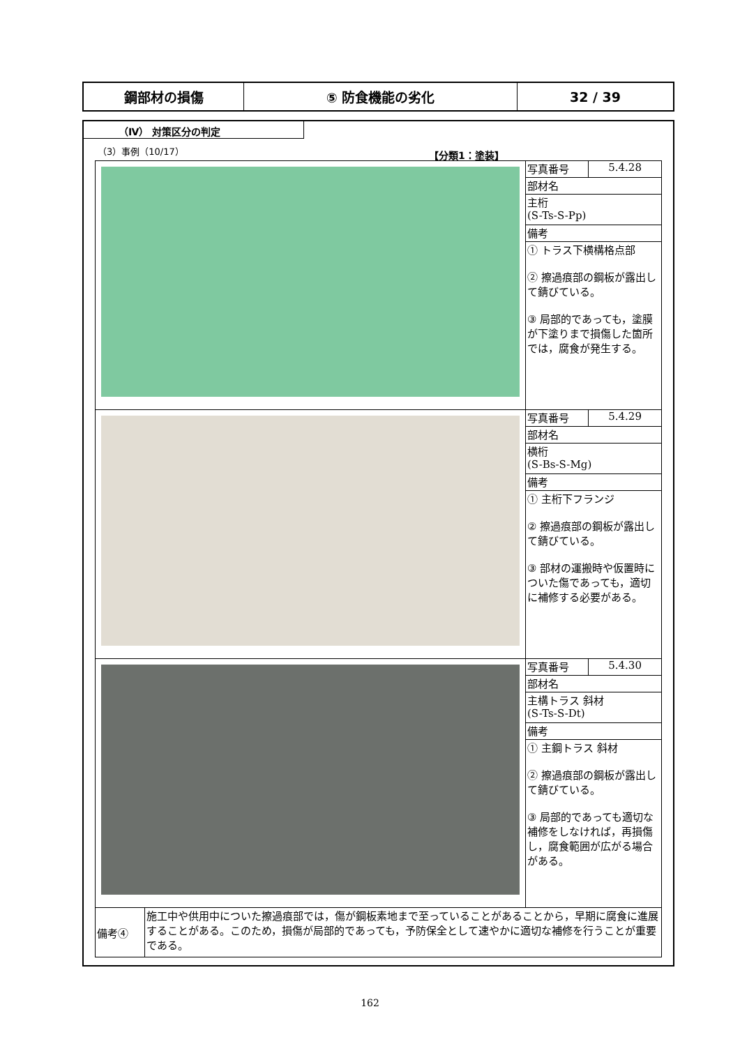鋼部材の損傷 ⑤ 防食機能の劣化 32 / 39
（Ⅳ） 対策区分の判定
（3）事例（10/17）
【分類1：塗装】
| | 写真番号 | 5.4.28 |
| | 部材名 | |
| | 主桁 (S-Ts-S-Pp) | |
| | 備考 | |
| | ① トラス下横構格点部 ② 擦過痕部の鋼板が露出して錆びている。 ③ 局部的であっても，塗膜が下塗りまで損傷した箇所では，腐食が発生する。 | |
| | 写真番号 | 5.4.29 |
| | 部材名 | |
| | 横桁 (S-Bs-S-Mg) | |
| | 備考 | |
| | ① 主桁下フランジ ② 擦過痕部の鋼板が露出して錆びている。 ③ 部材の運搬時や仮置時についた傷であっても，適切に補修する必要がある。 | |
| | 写真番号 | 5.4.30 |
| | 部材名 | |
| | 主構トラス 斜材 (S-Ts-S-Dt) | |
| | 備考 | |
| | ① 主鋼トラス 斜材 ② 擦過痕部の鋼板が露出して錆びている。 ③ 局部的であっても適切な補修をしなければ，再損傷し，腐食範囲が広がる場合がある。 | |
| / 備考④ / 施工中や供用中についた擦過痕部では，傷が鋼板素地まで至っていることがあることから，早期に腐食に進展することがある。このため，損傷が局部的であっても，予防保全として速やかに適切な補修を行うことが重要である。 / | | |
162